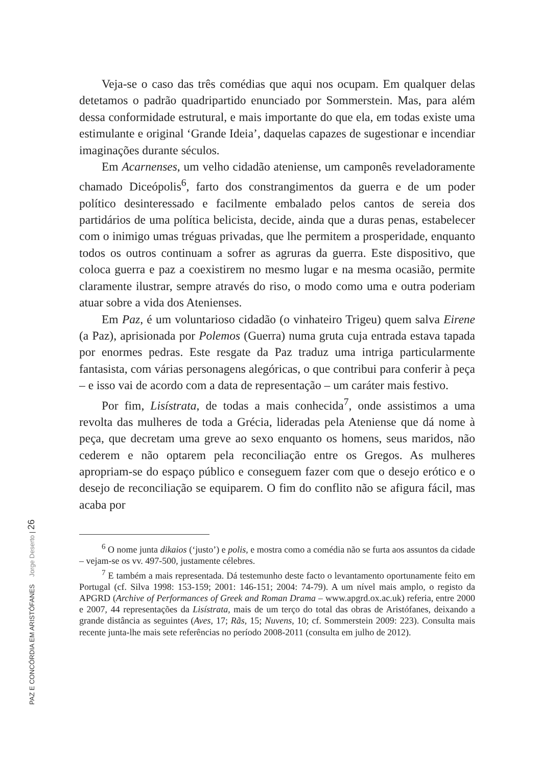Veja-se o caso das três comédias que aqui nos ocupam. Em qualquer delas detetamos o padrão quadripartido enunciado por Sommerstein. Mas, para além dessa conformidade estrutural, e mais importante do que ela, em todas existe uma estimulante e original ‘Grande Ideia’, daquelas capazes de sugestionar e incendiar imaginações durante séculos.
Em Acarnenses, um velho cidadão ateniense, um camponês reveladoramente chamado Diceópolis<sup>6</sup>, farto dos constrangimentos da guerra e de um poder político desinteressado e facilmente embalado pelos cantos de sereia dos partidários de uma política belicista, decide, ainda que a duras penas, estabelecer com o inimigo umas tréguas privadas, que lhe permitem a prosperidade, enquanto todos os outros continuam a sofrer as agruras da guerra. Este dispositivo, que coloca guerra e paz a coexistirem no mesmo lugar e na mesma ocasião, permite claramente ilustrar, sempre através do riso, o modo como uma e outra poderiam atuar sobre a vida dos Atenienses.
Em Paz, é um voluntarioso cidadão (o vinhateiro Trigeu) quem salva Eirene (a Paz), aprisionada por Polemos (Guerra) numa gruta cuja entrada estava tapada por enormes pedras. Este resgate da Paz traduz uma intriga particularmente fantasista, com várias personagens alegóricas, o que contribui para conferir à peça – e isso vai de acordo com a data de representação – um caráter mais festivo.
Por fim, Lisístrata, de todas a mais conhecida<sup>7</sup>, onde assistimos a uma revolta das mulheres de toda a Grécia, lideradas pela Ateniense que dá nome à peça, que decretam uma greve ao sexo enquanto os homens, seus maridos, não cederem e não optarem pela reconciliação entre os Gregos. As mulheres apropriam-se do espaço público e conseguem fazer com que o desejo erótico e o desejo de reconciliação se equiparem. O fim do conflito não se afigura fácil, mas acaba por
<sup>6</sup> O nome junta dikaios (‘justo’) e polis, e mostra como a comédia não se furta aos assuntos da cidade – vejam-se os vv. 497-500, justamente célebres.
<sup>7</sup> E também a mais representada. Dá testemunho deste facto o levantamento oportunamente feito em Portugal (cf. Silva 1998: 153-159; 2001: 146-151; 2004: 74-79). A um nível mais amplo, o registo da APGRD (Archive of Performances of Greek and Roman Drama – www.apgrd.ox.ac.uk) referia, entre 2000 e 2007, 44 representações da Lisístrata, mais de um terço do total das obras de Aristófanes, deixando a grande distância as seguintes (Aves, 17; Rãs, 15; Nuvens, 10; cf. Sommerstein 2009: 223). Consulta mais recente junta-lhe mais sete referências no período 2008-2011 (consulta em julho de 2012).
PAZ E CONCÓRDIA EM ARISTÓFANES Jorge Deserto | 26